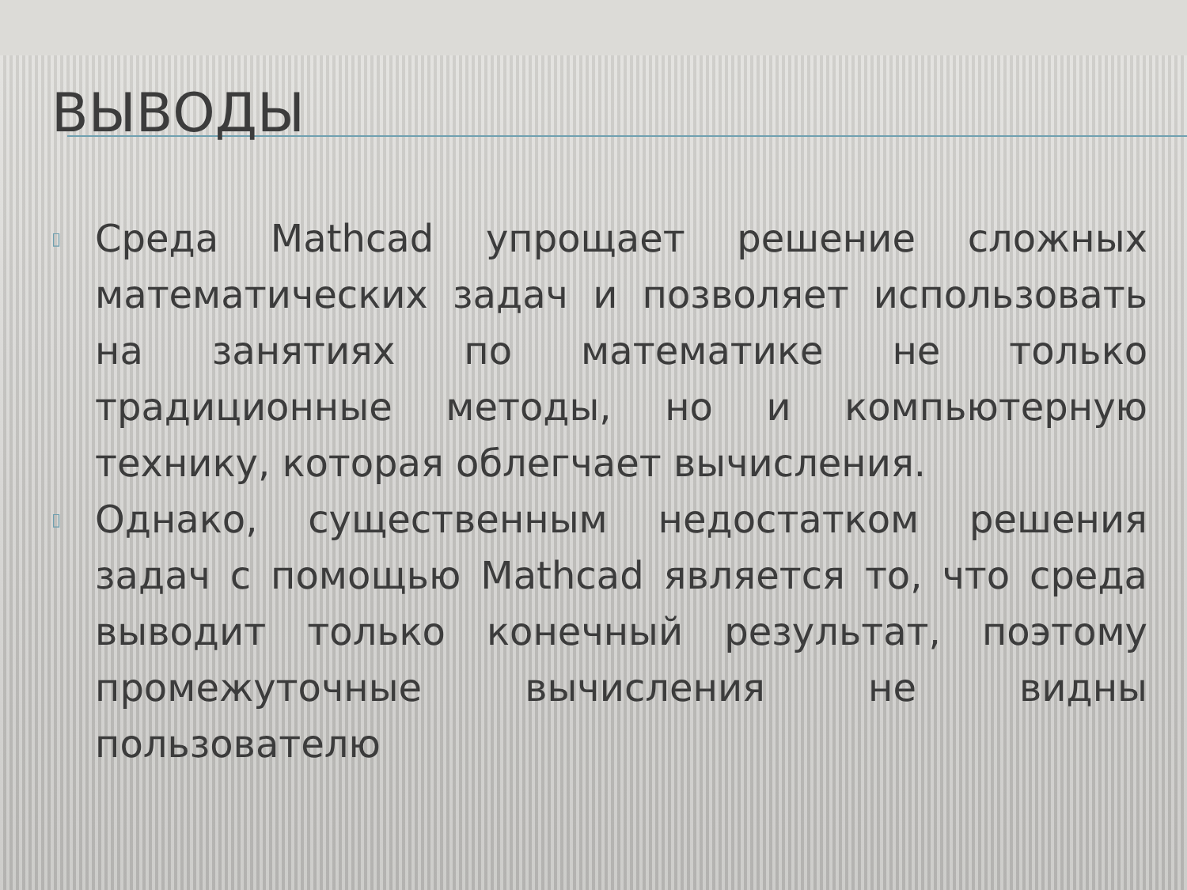ВЫВОДЫ
▯ Среда Mathcad упрощает решение сложных математических задач и позволяет использовать на занятиях по математике не только традиционные методы, но и компьютерную технику, которая облегчает вычисления.
▯ Однако, существенным недостатком решения задач с помощью Mathcad является то, что среда выводит только конечный результат, поэтому промежуточные вычисления не видны пользователю